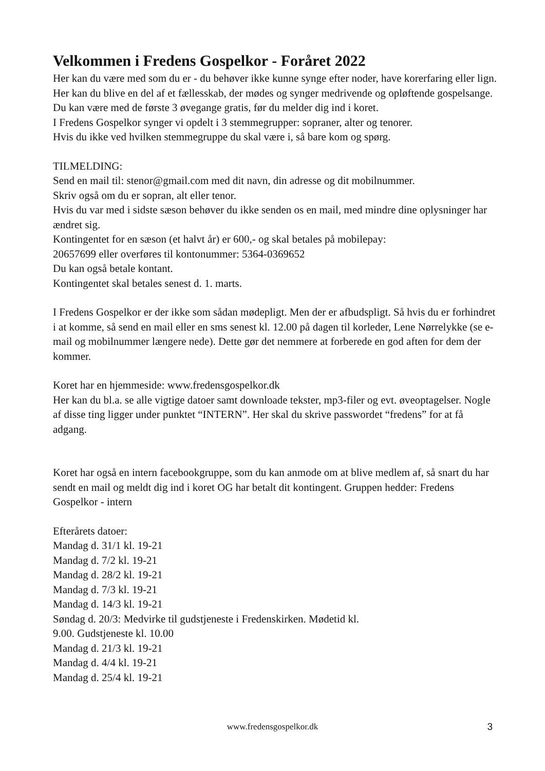Velkommen i Fredens Gospelkor - Foråret 2022
Her kan du være med som du er - du behøver ikke kunne synge efter noder, have korerfaring eller lign.
Her kan du blive en del af et fællesskab, der mødes og synger medrivende og opløftende gospelsange.
Du kan være med de første 3 øvegange gratis, før du melder dig ind i koret.
I Fredens Gospelkor synger vi opdelt i 3 stemmegrupper: sopraner, alter og tenorer.
Hvis du ikke ved hvilken stemmegruppe du skal være i, så bare kom og spørg.
TILMELDING:
Send en mail til: stenor@gmail.com med dit navn, din adresse og dit mobilnummer.
Skriv også om du er sopran, alt eller tenor.
Hvis du var med i sidste sæson behøver du ikke senden os en mail, med mindre dine oplysninger har ændret sig.
Kontingentet for en sæson (et halvt år) er 600,- og skal betales på mobilepay:
20657699 eller overføres til kontonummer: 5364-0369652
Du kan også betale kontant.
Kontingentet skal betales senest d. 1. marts.
I Fredens Gospelkor er der ikke som sådan mødepligt. Men der er afbudspligt. Så hvis du er forhindret i at komme, så send en mail eller en sms senest kl. 12.00 på dagen til korleder, Lene Nørrelykke (se e-mail og mobilnummer længere nede). Dette gør det nemmere at forberede en god aften for dem der kommer.
Koret har en hjemmeside: www.fredensgospelkor.dk
Her kan du bl.a. se alle vigtige datoer samt downloade tekster, mp3-filer og evt. øveoptagelser. Nogle af disse ting ligger under punktet “INTERN”. Her skal du skrive passwordet “fredens” for at få adgang.
Koret har også en intern facebookgruppe, som du kan anmode om at blive medlem af, så snart du har sendt en mail og meldt dig ind i koret OG har betalt dit kontingent. Gruppen hedder: Fredens Gospelkor - intern
Efterårets datoer:
Mandag d. 31/1 kl. 19-21
Mandag d. 7/2 kl. 19-21
Mandag d. 28/2 kl. 19-21
Mandag d. 7/3 kl. 19-21
Mandag d. 14/3 kl. 19-21
Søndag d. 20/3: Medvirke til gudstjeneste i Fredenskirken. Mødetid kl.
9.00. Gudstjeneste kl. 10.00
Mandag d. 21/3 kl. 19-21
Mandag d. 4/4 kl. 19-21
Mandag d. 25/4 kl. 19-21
www.fredensgospelkor.dk
3